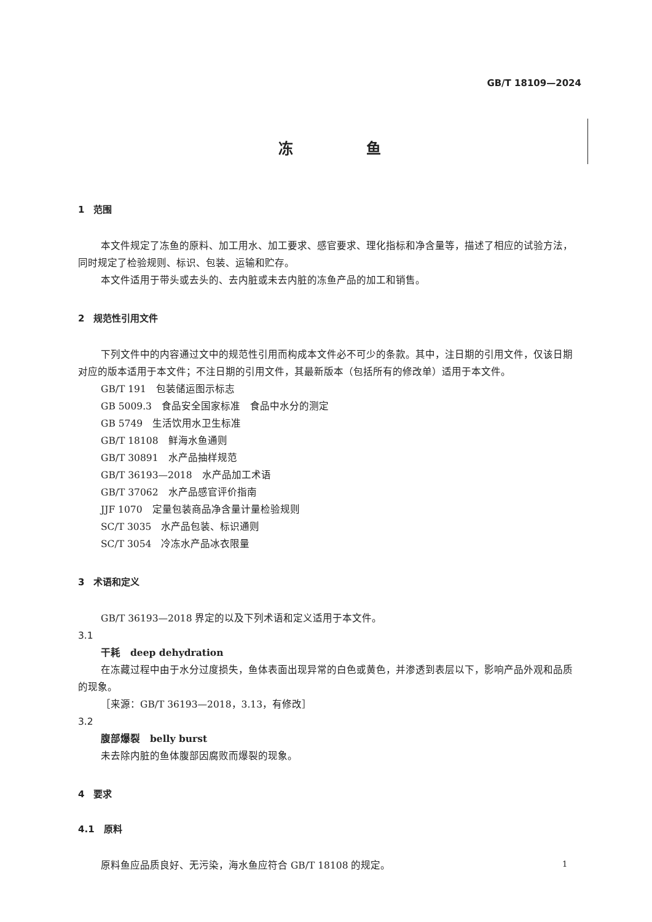GB/T 18109—2024
冻 鱼
1　范围
本文件规定了冻鱼的原料、加工用水、加工要求、感官要求、理化指标和净含量等，描述了相应的试验方法，同时规定了检验规则、标识、包装、运输和贮存。
本文件适用于带头或去头的、去内脏或未去内脏的冻鱼产品的加工和销售。
2　规范性引用文件
下列文件中的内容通过文中的规范性引用而构成本文件必不可少的条款。其中，注日期的引用文件，仅该日期对应的版本适用于本文件；不注日期的引用文件，其最新版本（包括所有的修改单）适用于本文件。
GB/T 191　包装储运图示标志
GB 5009.3　食品安全国家标准　食品中水分的测定
GB 5749　生活饮用水卫生标准
GB/T 18108　鲜海水鱼通则
GB/T 30891　水产品抽样规范
GB/T 36193—2018　水产品加工术语
GB/T 37062　水产品感官评价指南
JJF 1070　定量包装商品净含量计量检验规则
SC/T 3035　水产品包装、标识通则
SC/T 3054　冷冻水产品冰衣限量
3　术语和定义
GB/T 36193—2018 界定的以及下列术语和定义适用于本文件。
3.1
干耗　deep dehydration
在冻藏过程中由于水分过度损失，鱼体表面出现异常的白色或黄色，并渗透到表层以下，影响产品外观和品质的现象。
［来源：GB/T 36193—2018，3.13，有修改］
3.2
腹部爆裂　belly burst
未去除内脏的鱼体腹部因腐败而爆裂的现象。
4　要求
4.1　原料
原料鱼应品质良好、无污染，海水鱼应符合 GB/T 18108 的规定。
1